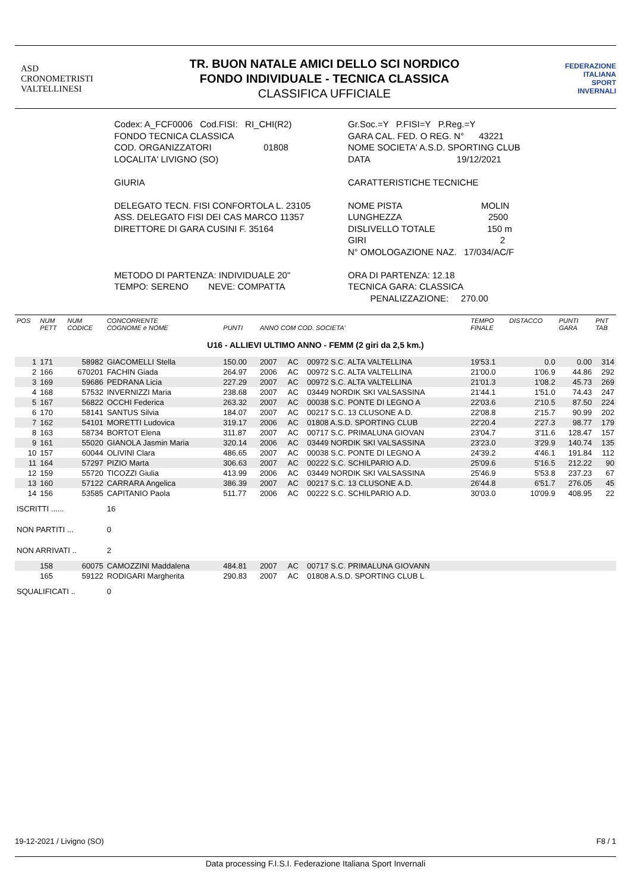ASD
CRONOMETRISTI
VALTELLINESI
TR. BUON NATALE AMICI DELLO SCI NORDICO
FONDO INDIVIDUALE - TECNICA CLASSICA
CLASSIFICA UFFICIALE
FEDERAZIONE
ITALIANA
SPORT
INVERNALI
Codex: A_FCF0006 Cod.FISI: RI_CHI(R2)
FONDO TECNICA CLASSICA
COD. ORGANIZZATORI 01808
LOCALITA' LIVIGNO (SO)
GIURIA
DELEGATO TECN. FISI CONFORTOLA L. 23105
ASS. DELEGATO FISI DEI CAS MARCO 11357
DIRETTORE DI GARA CUSINI F. 35164
METODO DI PARTENZA: INDIVIDUALE 20"
TEMPO: SERENO NEVE: COMPATTA
Gr.Soc.=Y P.FISI=Y P.Reg.=Y
GARA CAL. FED. O REG. N° 43221
NOME SOCIETA' A.S.D. SPORTING CLUB
DATA 19/12/2021
CARATTERISTICHE TECNICHE
NOME PISTA MOLIN
LUNGHEZZA 2500
DISLIVELLO TOTALE 150 m
GIRI 2
N° OMOLOGAZIONE NAZ. 17/034/AC/F
ORA DI PARTENZA: 12.18
TECNICA GARA: CLASSICA
PENALIZZAZIONE: 270.00
| POS | NUM PETT | NUM CODICE | CONCORRENTE COGNOME e NOME | PUNTI | ANNO COM COD. SOCIETA' | | | TEMPO FINALE | DISTACCO | PUNTI GARA | PNT TAB |
| --- | --- | --- | --- | --- | --- | --- | --- | --- | --- | --- | --- |
| U16 - ALLIEVI ULTIMO ANNO - FEMM (2 giri da 2,5 km.) | | | | | | | | | | | |
| 1 | 171 | 58982 | GIACOMELLI Stella | 150.00 | 2007 | AC | 00972 S.C. ALTA VALTELLINA | 19'53.1 | 0.0 | 0.00 | 314 |
| 2 | 166 | 670201 | FACHIN Giada | 264.97 | 2006 | AC | 00972 S.C. ALTA VALTELLINA | 21'00.0 | 1'06.9 | 44.86 | 292 |
| 3 | 169 | 59686 | PEDRANA Licia | 227.29 | 2007 | AC | 00972 S.C. ALTA VALTELLINA | 21'01.3 | 1'08.2 | 45.73 | 269 |
| 4 | 168 | 57532 | INVERNIZZI Maria | 238.68 | 2007 | AC | 03449 NORDIK SKI VALSASSINA | 21'44.1 | 1'51.0 | 74.43 | 247 |
| 5 | 167 | 56822 | OCCHI Federica | 263.32 | 2007 | AC | 00038 S.C. PONTE DI LEGNO A | 22'03.6 | 2'10.5 | 87.50 | 224 |
| 6 | 170 | 58141 | SANTUS Silvia | 184.07 | 2007 | AC | 00217 S.C. 13 CLUSONE A.D. | 22'08.8 | 2'15.7 | 90.99 | 202 |
| 7 | 162 | 54101 | MORETTI Ludovica | 319.17 | 2006 | AC | 01808 A.S.D. SPORTING CLUB | 22'20.4 | 2'27.3 | 98.77 | 179 |
| 8 | 163 | 58734 | BORTOT Elena | 311.87 | 2007 | AC | 00717 S.C. PRIMALUNA GIOVAN | 23'04.7 | 3'11.6 | 128.47 | 157 |
| 9 | 161 | 55020 | GIANOLA Jasmin Maria | 320.14 | 2006 | AC | 03449 NORDIK SKI VALSASSINA | 23'23.0 | 3'29.9 | 140.74 | 135 |
| 10 | 157 | 60044 | OLIVINI Clara | 486.65 | 2007 | AC | 00038 S.C. PONTE DI LEGNO A | 24'39.2 | 4'46.1 | 191.84 | 112 |
| 11 | 164 | 57297 | PIZIO Marta | 306.63 | 2007 | AC | 00222 S.C. SCHILPARIO A.D. | 25'09.6 | 5'16.5 | 212.22 | 90 |
| 12 | 159 | 55720 | TICOZZI Giulia | 413.99 | 2006 | AC | 03449 NORDIK SKI VALSASSINA | 25'46.9 | 5'53.8 | 237.23 | 67 |
| 13 | 160 | 57122 | CARRARA Angelica | 386.39 | 2007 | AC | 00217 S.C. 13 CLUSONE A.D. | 26'44.8 | 6'51.7 | 276.05 | 45 |
| 14 | 156 | 53585 | CAPITANIO Paola | 511.77 | 2006 | AC | 00222 S.C. SCHILPARIO A.D. | 30'03.0 | 10'09.9 | 408.95 | 22 |
| ISCRITTI ...... | | | 16 | | | | | | | | |
| NON PARTITI ... | | | 0 | | | | | | | | |
| NON ARRIVATI .. | | | 2 | | | | | | | | |
| | 158 | 60075 | CAMOZZINI Maddalena | 484.81 | 2007 | AC | 00717 S.C. PRIMALUNA GIOVANN | | | | |
| | 165 | 59122 | RODIGARI Margherita | 290.83 | 2007 | AC | 01808 A.S.D. SPORTING CLUB L | | | | |
| SQUALIFICATI .. | | | 0 | | | | | | | | |
19-12-2021 / Livigno (SO) F8 / 1
Data processing F.I.S.I. Federazione Italiana Sport Invernali